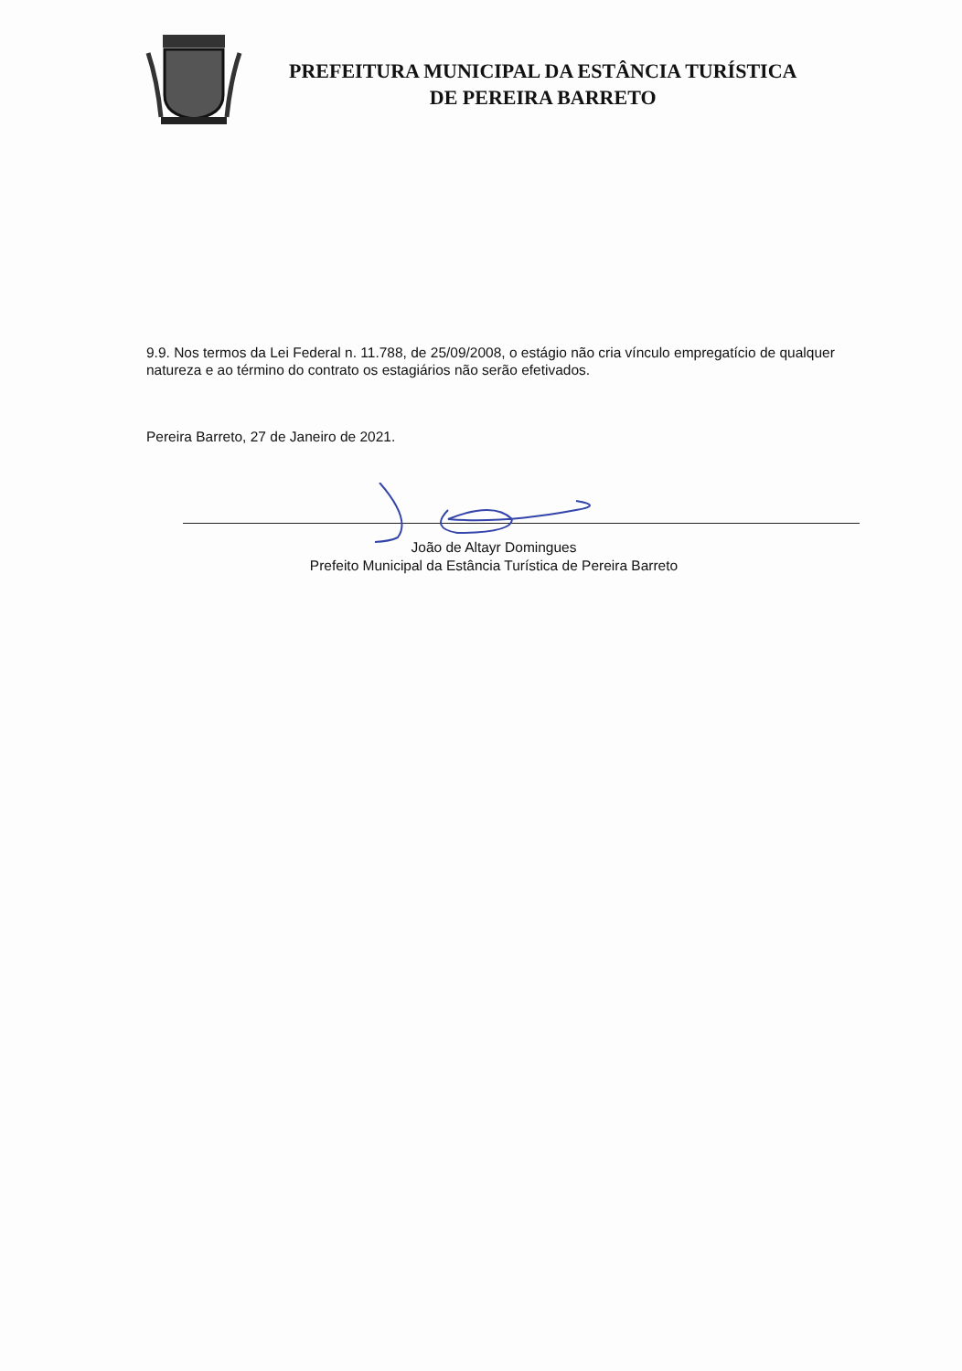PREFEITURA MUNICIPAL DA ESTÂNCIA TURÍSTICA
DE PEREIRA BARRETO
9.9. Nos termos da Lei Federal n. 11.788, de 25/09/2008, o estágio não cria vínculo empregatício de qualquer natureza e ao término do contrato os estagiários não serão efetivados.
Pereira Barreto, 27 de Janeiro de 2021.
João de Altayr Domingues
Prefeito Municipal da Estância Turística de Pereira Barreto